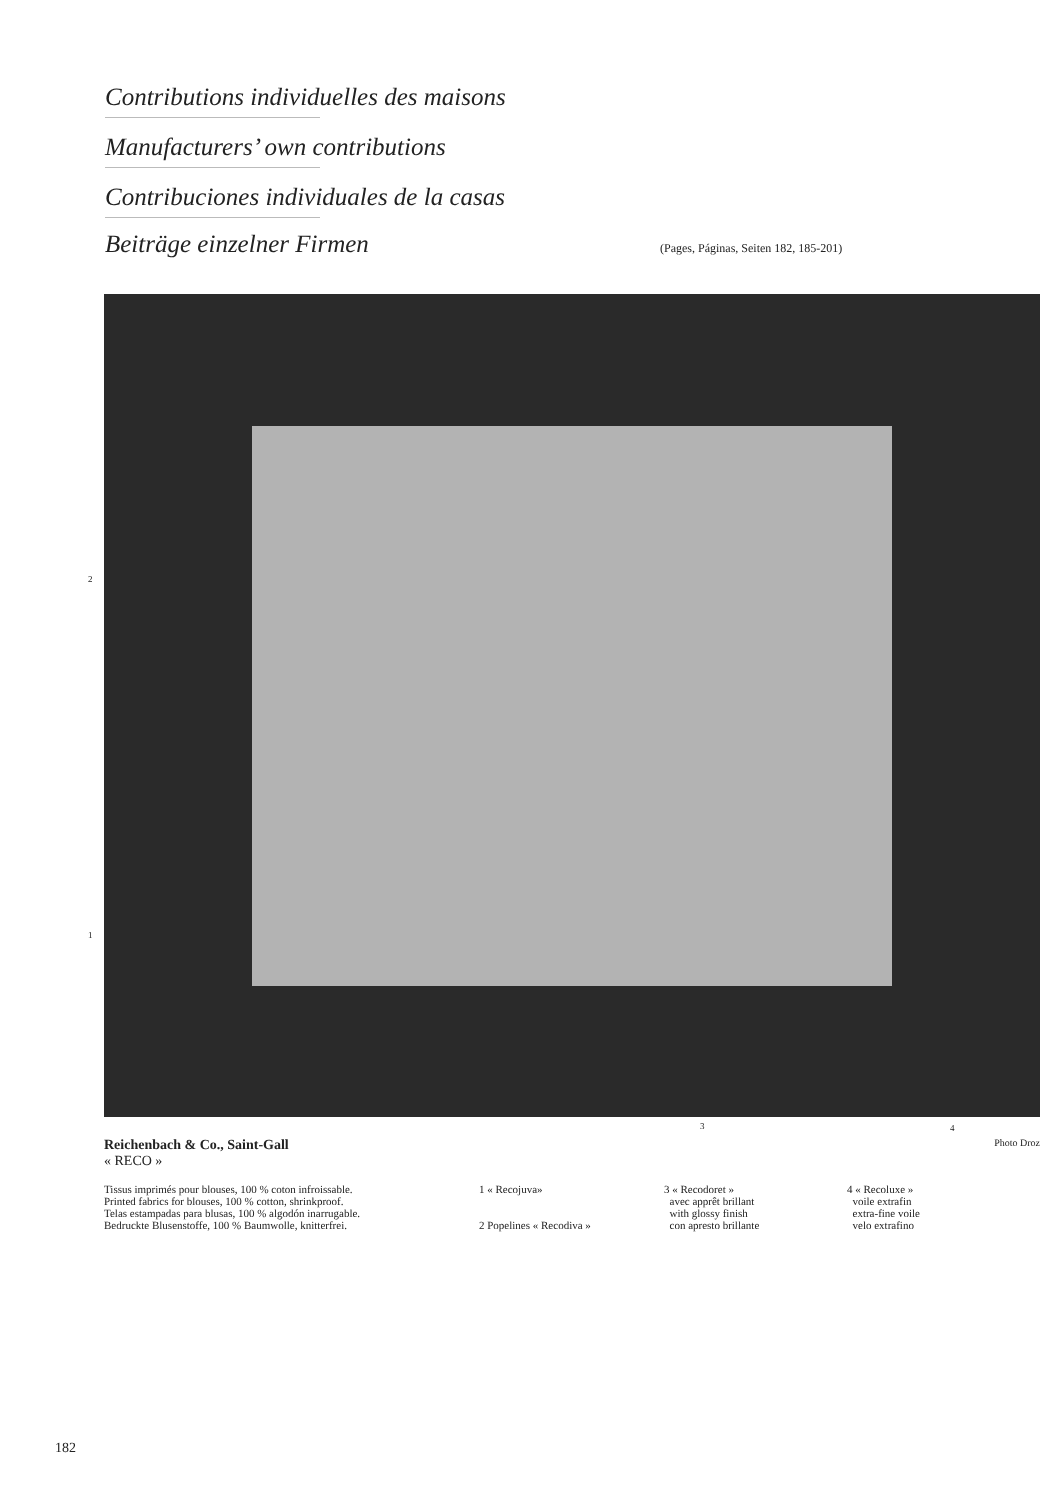Contributions individuelles des maisons
Manufacturers’ own contributions
Contribuciones individuales de la casas
Beiträge einzelner Firmen (Pages, Páginas, Seiten 182, 185-201)
2
1
3 4
Reichenbach & Co., Saint-Gall Photo Droz
« RECO »
Tissus imprimés pour blouses, 100 % coton infroissable.
Printed fabrics for blouses, 100 % cotton, shrinkproof.
Telas estampadas para blusas, 100 % algodón inarrugable.
Bedruckte Blusenstoffe, 100 % Baumwolle, knitterfrei.
1 « Recojuva»
2 Popelines « Recodiva »
3 « Recodoret »
avec apprêt brillant
with glossy finish
con apresto brillante
4 « Recoluxe »
voile extrafin
extra-fine voile
velo extrafino
182